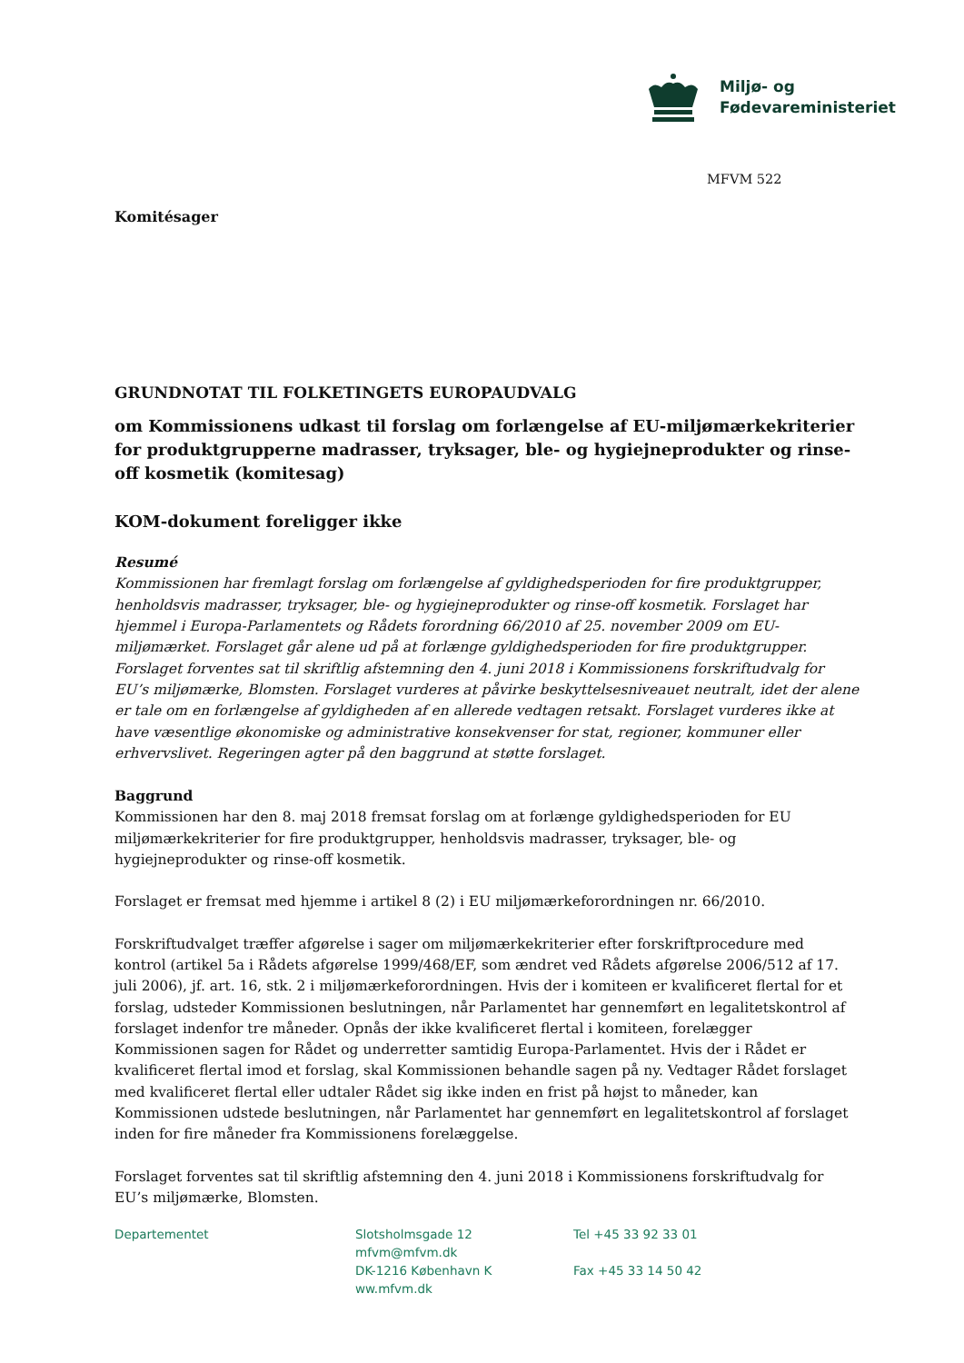Miljø- og
Fødevareministeriet
MFVM 522
Komitésager
GRUNDNOTAT TIL FOLKETINGETS EUROPAUDVALG
om Kommissionens udkast til forslag om forlængelse af EU-miljømærkekriterier for produktgrupperne madrasser, tryksager, ble- og hygiejneprodukter og rinse-off kosmetik (komitesag)
KOM-dokument foreligger ikke
Resumé
Kommissionen har fremlagt forslag om forlængelse af gyldighedsperioden for fire produktgrupper, henholdsvis madrasser, tryksager, ble- og hygiejneprodukter og rinse-off kosmetik. Forslaget har hjemmel i Europa-Parlamentets og Rådets forordning 66/2010 af 25. november 2009 om EU-miljømærket. Forslaget går alene ud på at forlænge gyldighedsperioden for fire produktgrupper. Forslaget forventes sat til skriftlig afstemning den 4. juni 2018 i Kommissionens forskriftudvalg for EU’s miljømærke, Blomsten. Forslaget vurderes at påvirke beskyttelsesniveauet neutralt, idet der alene er tale om en forlængelse af gyldigheden af en allerede vedtagen retsakt. Forslaget vurderes ikke at have væsentlige økonomiske og administrative konsekvenser for stat, regioner, kommuner eller erhvervslivet. Regeringen agter på den baggrund at støtte forslaget.
Baggrund
Kommissionen har den 8. maj 2018 fremsat forslag om at forlænge gyldighedsperioden for EU miljømærkekriterier for fire produktgrupper, henholdsvis madrasser, tryksager, ble- og hygiejneprodukter og rinse-off kosmetik.
Forslaget er fremsat med hjemme i artikel 8 (2) i EU miljømærkeforordningen nr. 66/2010.
Forskriftudvalget træffer afgørelse i sager om miljømærkekriterier efter forskriftprocedure med kontrol (artikel 5a i Rådets afgørelse 1999/468/EF, som ændret ved Rådets afgørelse 2006/512 af 17. juli 2006), jf. art. 16, stk. 2 i miljømærkeforordningen. Hvis der i komiteen er kvalificeret flertal for et forslag, udsteder Kommissionen beslutningen, når Parlamentet har gennemført en legalitetskontrol af forslaget indenfor tre måneder. Opnås der ikke kvalificeret flertal i komiteen, forelægger Kommissionen sagen for Rådet og underretter samtidig Europa-Parlamentet. Hvis der i Rådet er kvalificeret flertal imod et forslag, skal Kommissionen behandle sagen på ny. Vedtager Rådet forslaget med kvalificeret flertal eller udtaler Rådet sig ikke inden en frist på højst to måneder, kan Kommissionen udstede beslutningen, når Parlamentet har gennemført en legalitetskontrol af forslaget inden for fire måneder fra Kommissionens forelæggelse.
Forslaget forventes sat til skriftlig afstemning den 4. juni 2018 i Kommissionens forskriftudvalg for EU’s miljømærke, Blomsten.
Departementet Slotsholmsgade 12
mfvm@mfvm.dk
DK-1216 København K
ww.mfvm.dk
Tel +45 33 92 33 01
Fax +45 33 14 50 42